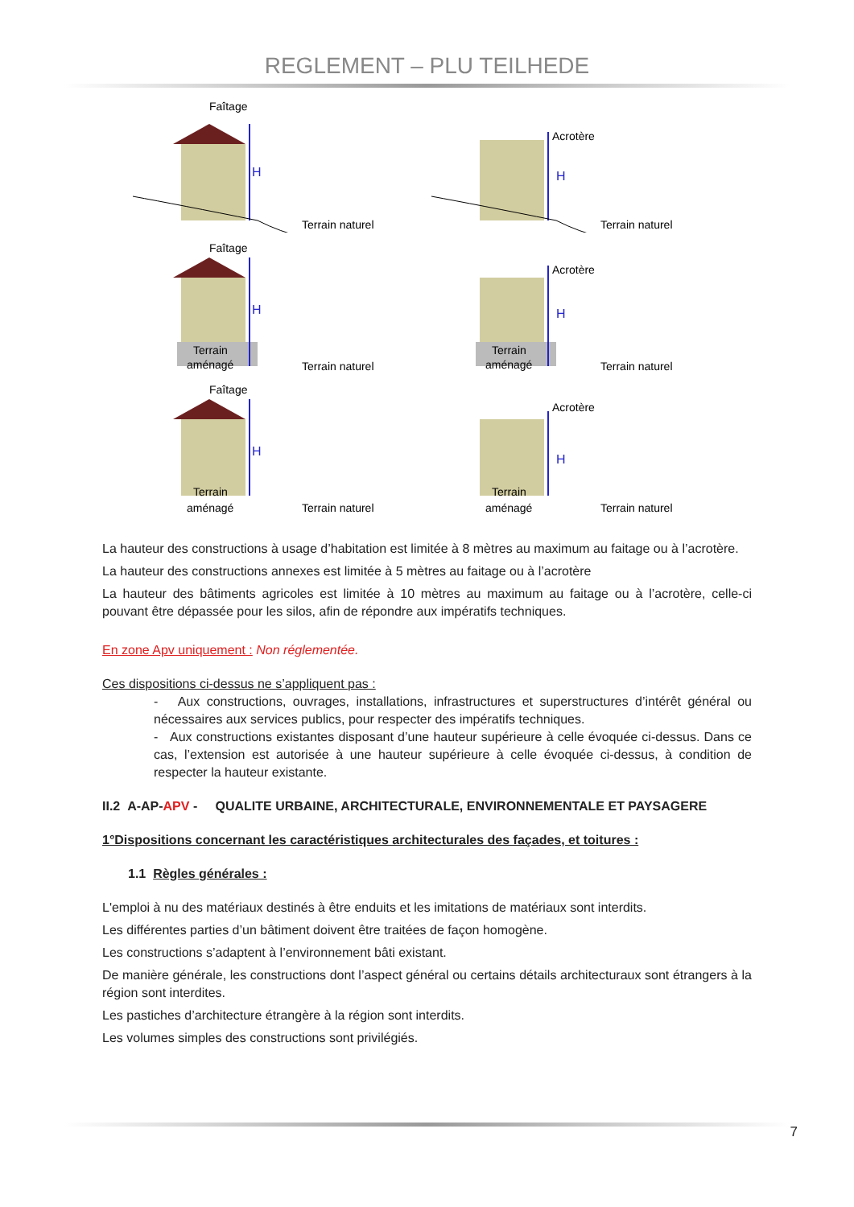REGLEMENT – PLU TEILHEDE
Faîtage
H
Terrain naturel
Acrotère
H
Terrain naturel
Faîtage
Terrain
aménagé
H
Terrain naturel
Terrain
aménagé
Acrotère
H
Terrain naturel
Faîtage
Terrain
aménagé
H
Terrain naturel
Terrain
aménagé
Acrotère
H
Terrain naturel
La hauteur des constructions à usage d’habitation est limitée à 8 mètres au maximum au faitage ou à l’acrotère.
La hauteur des constructions annexes est limitée à 5 mètres au faitage ou à l’acrotère
La hauteur des bâtiments agricoles est limitée à 10 mètres au maximum au faitage ou à l’acrotère, celle-ci pouvant être dépassée pour les silos, afin de répondre aux impératifs techniques.
En zone Apv uniquement : Non réglementée.
Ces dispositions ci-dessus ne s’appliquent pas :
- Aux constructions, ouvrages, installations, infrastructures et superstructures d’intérêt général ou nécessaires aux services publics, pour respecter des impératifs techniques.
- Aux constructions existantes disposant d’une hauteur supérieure à celle évoquée ci-dessus. Dans ce cas, l’extension est autorisée à une hauteur supérieure à celle évoquée ci-dessus, à condition de respecter la hauteur existante.
II.2 A-AP-APV - QUALITE URBAINE, ARCHITECTURALE, ENVIRONNEMENTALE ET PAYSAGERE
1°Dispositions concernant les caractéristiques architecturales des façades, et toitures :
1.1 Règles générales :
L'emploi à nu des matériaux destinés à être enduits et les imitations de matériaux sont interdits.
Les différentes parties d’un bâtiment doivent être traitées de façon homogène.
Les constructions s’adaptent à l’environnement bâti existant.
De manière générale, les constructions dont l’aspect général ou certains détails architecturaux sont étrangers à la région sont interdites.
Les pastiches d’architecture étrangère à la région sont interdits.
Les volumes simples des constructions sont privilégiés.
7